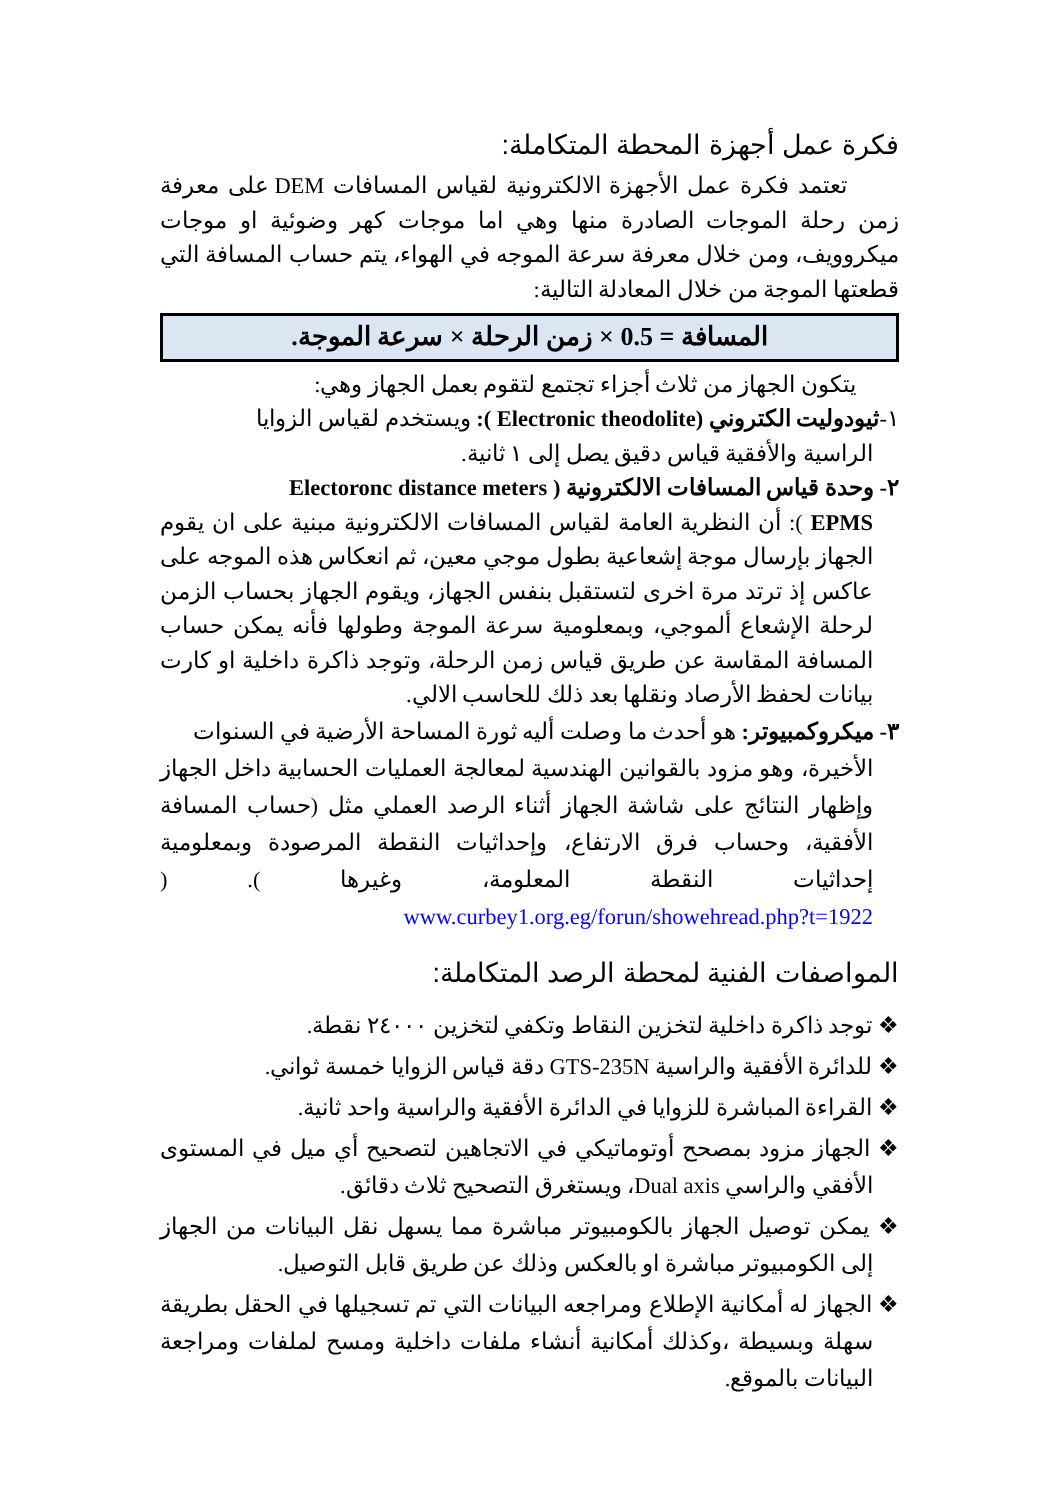فكرة عمل أجهزة المحطة المتكاملة:
تعتمد فكرة عمل الأجهزة الالكترونية لقياس المسافات DEM على معرفة زمن رحلة الموجات الصادرة منها وهي اما موجات كهر وضوئية او موجات ميكروويف، ومن خلال معرفة سرعة الموجه في الهواء، يتم حساب المسافة التي قطعتها الموجة من خلال المعادلة التالية:
المسافة = 0.5 × زمن الرحلة × سرعة الموجة.
يتكون الجهاز من ثلاث أجزاء تجتمع لتقوم بعمل الجهاز وهي:
١-ثيودوليت الكتروني (Electronic theodolite ): ويستخدم لقياس الزوايا
الراسية والأفقية قياس دقيق يصل إلى ١ ثانية.
٢- وحدة قياس المسافات الالكترونية ( Electoronc distance meters
EPMS ): أن النظرية العامة لقياس المسافات الالكترونية مبنية على ان يقوم الجهاز بإرسال موجة إشعاعية بطول موجي معين، ثم انعكاس هذه الموجه على عاكس إذ ترتد مرة اخرى لتستقبل بنفس الجهاز، ويقوم الجهاز بحساب الزمن لرحلة الإشعاع ألموجي، وبمعلومية سرعة الموجة وطولها فأنه يمكن حساب المسافة المقاسة عن طريق قياس زمن الرحلة، وتوجد ذاكرة داخلية او كارت بيانات لحفظ الأرصاد ونقلها بعد ذلك للحاسب الالي.
٣- ميكروكمبيوتر: هو أحدث ما وصلت أليه ثورة المساحة الأرضية في السنوات
الأخيرة، وهو مزود بالقوانين الهندسية لمعالجة العمليات الحسابية داخل الجهاز وإظهار النتائج على شاشة الجهاز أثناء الرصد العملي مثل (حساب المسافة الأفقية، وحساب فرق الارتفاع، وإحداثيات النقطة المرصودة وبمعلومية إحداثيات النقطة المعلومة، وغيرها ). ( www.curbey1.org.eg/forun/showehread.php?t=1922
المواصفات الفنية لمحطة الرصد المتكاملة:
❖ توجد ذاكرة داخلية لتخزين النقاط وتكفي لتخزين ٢٤٠٠٠ نقطة.
❖ للدائرة الأفقية والراسية GTS-235N دقة قياس الزوايا خمسة ثواني.
❖ القراءة المباشرة للزوايا في الدائرة الأفقية والراسية واحد ثانية.
❖ الجهاز مزود بمصحح أوتوماتيكي في الاتجاهين لتصحيح أي ميل في المستوى الأفقي والراسي Dual axis، ويستغرق التصحيح ثلاث دقائق.
❖ يمكن توصيل الجهاز بالكومبيوتر مباشرة مما يسهل نقل البيانات من الجهاز إلى الكومبيوتر مباشرة او بالعكس وذلك عن طريق قابل التوصيل.
❖ الجهاز له أمكانية الإطلاع ومراجعه البيانات التي تم تسجيلها في الحقل بطريقة سهلة وبسيطة ،وكذلك أمكانية أنشاء ملفات داخلية ومسح لملفات ومراجعة البيانات بالموقع.